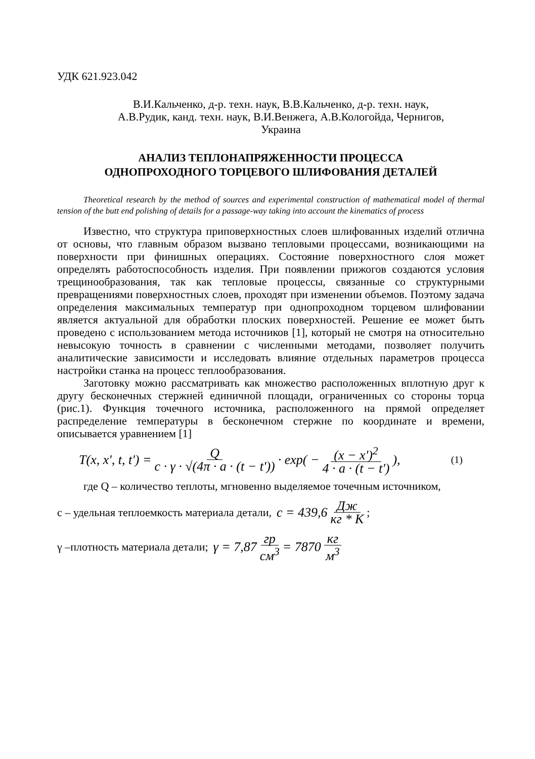УДК 621.923.042
В.И.Кальченко, д-р. техн. наук, В.В.Кальченко, д-р. техн. наук,
А.В.Рудик, канд. техн. наук, В.И.Венжега, А.В.Кологойда, Чернигов,
Украина
АНАЛИЗ ТЕПЛОНАПРЯЖЕННОСТИ ПРОЦЕССА
ОДНОПРОХОДНОГО ТОРЦЕВОГО ШЛИФОВАНИЯ ДЕТАЛЕЙ
Theoretical research by the method of sources and experimental construction of mathematical model of thermal tension of the butt end polishing of details for a passage-way taking into account the kinematics of process
Известно, что структура приповерхностных слоев шлифованных изделий отлична от основы, что главным образом вызвано тепловыми процессами, возникающими на поверхности при финишных операциях. Состояние поверхностного слоя может определять работоспособность изделия. При появлении прижогов создаются условия трещинообразования, так как тепловые процессы, связанные со структурными превращениями поверхностных слоев, проходят при изменении объемов. Поэтому задача определения максимальных температур при однопроходном торцевом шлифовании является актуальной для обработки плоских поверхностей. Решение ее может быть проведено с использованием метода источников [1], который не смотря на относительно невысокую точность в сравнении с численными методами, позволяет получить аналитические зависимости и исследовать влияние отдельных параметров процесса настройки станка на процесс теплообразования.
Заготовку можно рассматривать как множество расположенных вплотную друг к другу бесконечных стержней единичной площади, ограниченных со стороны торца (рис.1). Функция точечного источника, расположенного на прямой определяет распределение температуры в бесконечном стержне по координате и времени, описывается уравнением [1]
T(x, x', t, t') = Q c · γ · √(4π · a · (t − t')) · exp( − (x − x')<sup>2</sup> 4 · a · (t − t')), (1)
где Q – количество теплоты, мгновенно выделяемое точечным источником,
с – удельная теплоемкость материала детали, c = 439,6 Дж кг * К ;
γ –плотность материала детали; γ = 7,87 гр см<sup>3</sup> = 7870 кг м<sup>3</sup>